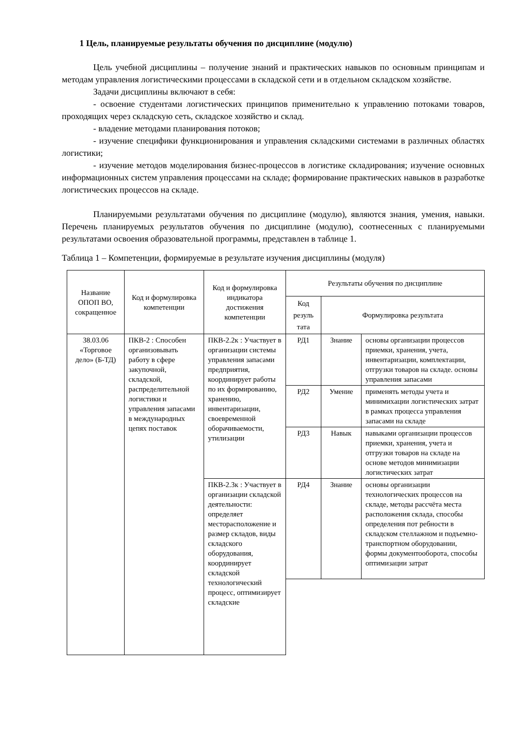1 Цель, планируемые результаты обучения по дисциплине (модулю)
Цель учебной дисциплины – получение знаний и практических навыков по основным принципам и методам управления логистическими процессами в складской сети и в отдельном складском хозяйстве.
Задачи дисциплины включают в себя:
- освоение студентами логистических принципов применительно к управлению потоками товаров, проходящих через складскую сеть, складское хозяйство и склад.
- владение методами планирования потоков;
- изучение специфики функционирования и управления складскими системами в различных областях логистики;
- изучение методов моделирования бизнес-процессов в логистике складирования; изучение основных информационных систем управления процессами на складе; формирование практических навыков в разработке логистических процессов на складе.
Планируемыми результатами обучения по дисциплине (модулю), являются знания, умения, навыки. Перечень планируемых результатов обучения по дисциплине (модулю), соотнесенных с планируемыми результатами освоения образовательной программы, представлен в таблице 1.
Таблица 1 – Компетенции, формируемые в результате изучения дисциплины (модуля)
| Название ОПОП ВО, сокращенное | Код и формулировка компетенции | Код и формулировка индикатора достижения компетенции | Результаты обучения по дисциплине | | |
| --- | --- | --- | --- | --- | --- |
| | | | Код резуль тата | Формулировка результата | |
| 38.03.06 «Торговое дело» (Б-ТД) | ПКВ-2 : Способен организовывать работу в сфере закупочной, складской, распределительной логистики и управления запасами в международных цепях поставок | ПКВ-2.2к : Участвует в организации системы управления запасами предприятия, координирует работы по их формированию, хранению, инвентаризации, своевременной оборачиваемости, утилизации | РД1 | Знание | основы организации процессов приемки, хранения, учета, инвентаризации, комплектации, отгрузки товаров на складе. основы управления запасами |
| | | | РД2 | Умение | применять методы учета и минимихации логистических затрат в рамках процесса управления запасами на складе |
| | | | РД3 | Навык | навыками организации процессов приемки, хранения, учета и отгрузки товаров на складе на основе методов минимизации логистических затрат |
| | | ПКВ-2.3к : Участвует в организации складской деятельности: определяет месторасположение и размер складов, виды складского оборудования, координирует складской технологический процесс, оптимизирует складские | РД4 | Знание | основы организации технологических процессов на складе, методы рассчёта места расположения склада, способы определения пот ребности в складском стеллажном и подъемно-транспортном оборудовании, формы документооборота, способы оптимизации затрат |